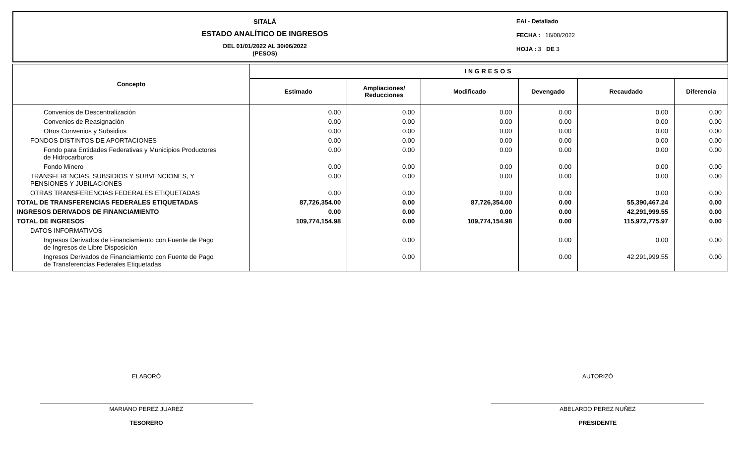SITALÁ
ESTADO ANALÍTICO DE INGRESOS
DEL 01/01/2022 AL 30/06/2022
(PESOS)
EAI - Detallado
FECHA : 16/08/2022
HOJA : 3 DE 3
| Concepto | INGRESOS | | | | | |
| --- | --- | --- | --- | --- | --- | --- |
| | Estimado | Ampliaciones/ Reducciones | Modificado | Devengado | Recaudado | Diferencia |
| Convenios de Descentralización | 0.00 | 0.00 | 0.00 | 0.00 | 0.00 | 0.00 |
| Convenios de Reasignación | 0.00 | 0.00 | 0.00 | 0.00 | 0.00 | 0.00 |
| Otros Convenios y Subsidios | 0.00 | 0.00 | 0.00 | 0.00 | 0.00 | 0.00 |
| FONDOS DISTINTOS DE APORTACIONES | 0.00 | 0.00 | 0.00 | 0.00 | 0.00 | 0.00 |
| Fondo para Entidades Federativas y Municipios Productores de Hidrocarburos | 0.00 | 0.00 | 0.00 | 0.00 | 0.00 | 0.00 |
| Fondo Minero | 0.00 | 0.00 | 0.00 | 0.00 | 0.00 | 0.00 |
| TRANSFERENCIAS, SUBSIDIOS Y SUBVENCIONES, Y PENSIONES Y JUBILACIONES | 0.00 | 0.00 | 0.00 | 0.00 | 0.00 | 0.00 |
| OTRAS TRANSFERENCIAS FEDERALES ETIQUETADAS | 0.00 | 0.00 | 0.00 | 0.00 | 0.00 | 0.00 |
| TOTAL DE TRANSFERENCIAS FEDERALES ETIQUETADAS | 87,726,354.00 | 0.00 | 87,726,354.00 | 0.00 | 55,390,467.24 | 0.00 |
| INGRESOS DERIVADOS DE FINANCIAMIENTO | 0.00 | 0.00 | 0.00 | 0.00 | 42,291,999.55 | 0.00 |
| TOTAL DE INGRESOS | 109,774,154.98 | 0.00 | 109,774,154.98 | 0.00 | 115,972,775.97 | 0.00 |
| DATOS INFORMATIVOS | | | | | | |
| Ingresos Derivados de Financiamiento con Fuente de Pago de Ingresos de Libre Disposición | | 0.00 | | 0.00 | 0.00 | 0.00 |
| Ingresos Derivados de Financiamiento con Fuente de Pago de Transferencias Federales Etiquetadas | | 0.00 | | 0.00 | 42,291,999.55 | 0.00 |
ELABORÓ
MARIANO PEREZ JUAREZ
TESORERO
AUTORIZÓ
ABELARDO PEREZ NUÑEZ
PRESIDENTE